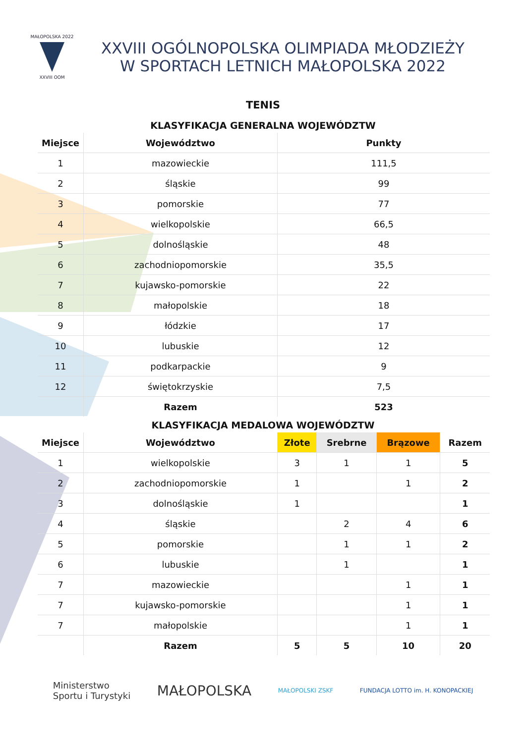MAŁOPOLSKA 2022
XXVIII OOM
XXVIII OGÓLNOPOLSKA OLIMPIADA MŁODZIEŻY
W SPORTACH LETNICH MAŁOPOLSKA 2022
TENIS
KLASYFIKACJA GENERALNA WOJEWÓDZTW
| Miejsce | Województwo | Punkty |
| --- | --- | --- |
| 1 | mazowieckie | 111,5 |
| 2 | śląskie | 99 |
| 3 | pomorskie | 77 |
| 4 | wielkopolskie | 66,5 |
| 5 | dolnośląskie | 48 |
| 6 | zachodniopomorskie | 35,5 |
| 7 | kujawsko-pomorskie | 22 |
| 8 | małopolskie | 18 |
| 9 | łódzkie | 17 |
| 10 | lubuskie | 12 |
| 11 | podkarpackie | 9 |
| 12 | świętokrzyskie | 7,5 |
| | Razem | 523 |
KLASYFIKACJA MEDALOWA WOJEWÓDZTW
| Miejsce | Województwo | Złote | Srebrne | Brązowe | Razem |
| --- | --- | --- | --- | --- | --- |
| 1 | wielkopolskie | 3 | 1 | 1 | 5 |
| 2 | zachodniopomorskie | 1 | | 1 | 2 |
| 3 | dolnośląskie | 1 | | | 1 |
| 4 | śląskie | | 2 | 4 | 6 |
| 5 | pomorskie | | 1 | 1 | 2 |
| 6 | lubuskie | | 1 | | 1 |
| 7 | mazowieckie | | | 1 | 1 |
| 7 | kujawsko-pomorskie | | | 1 | 1 |
| 7 | małopolskie | | | 1 | 1 |
| | Razem | 5 | 5 | 10 | 20 |
Ministerstwo
Sportu i Turystyki
MAŁOPOLSKA
MAŁOPOLSKI ZSKF
FUNDACJA LOTTO im. H. KONOPACKIEJ